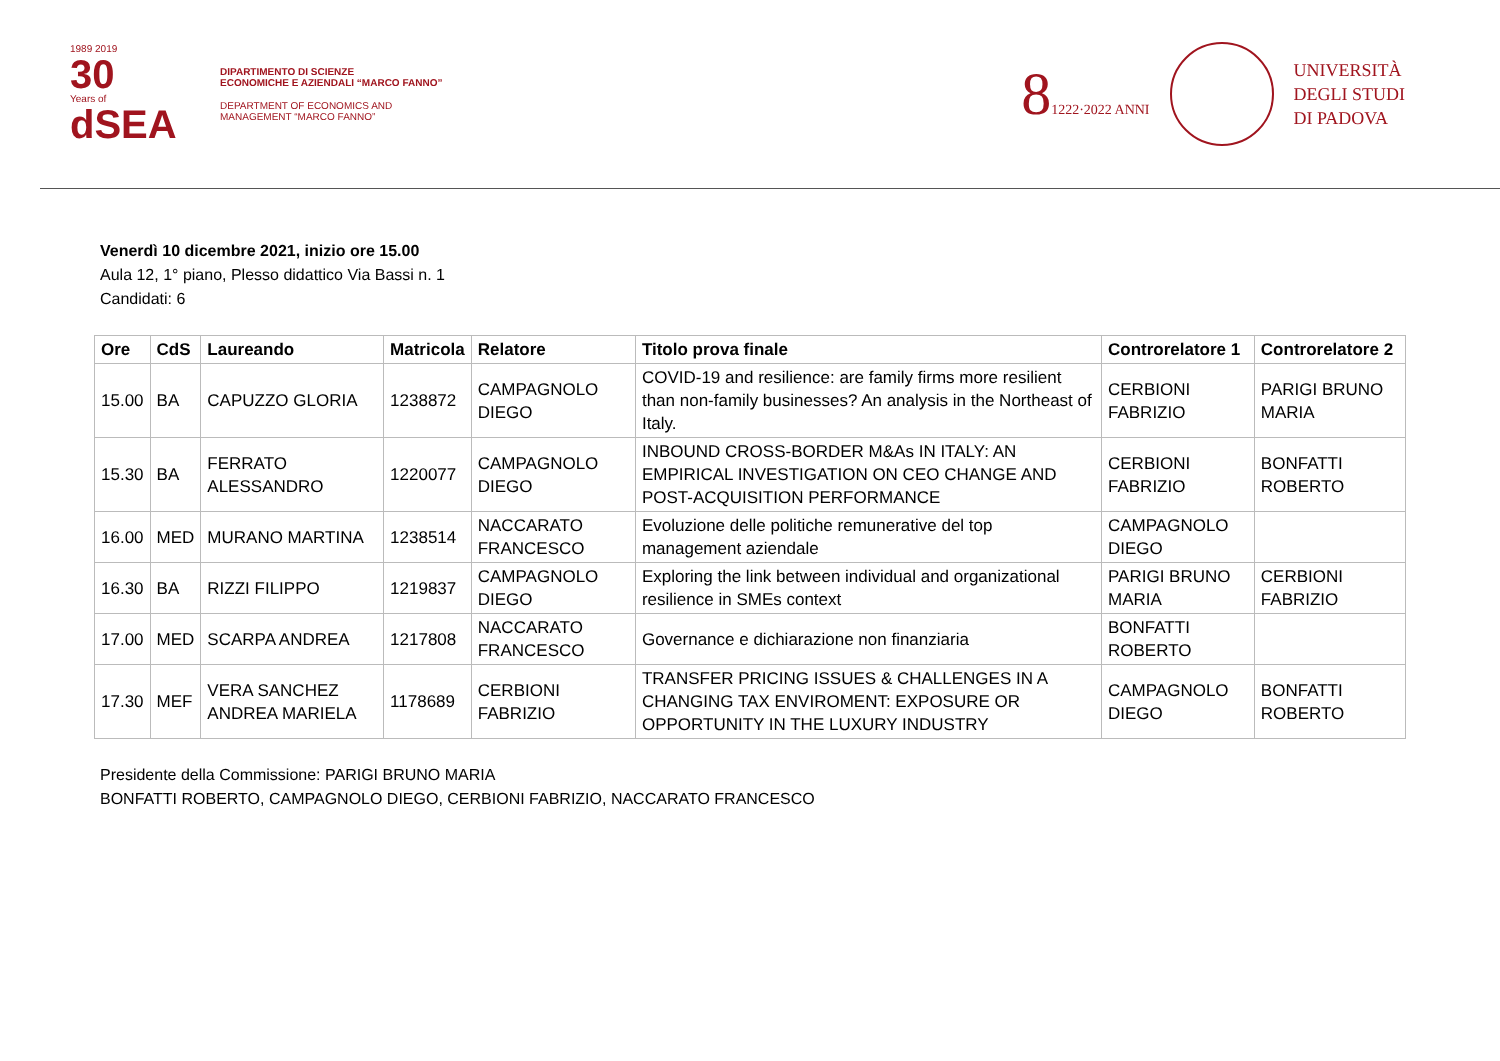1989 2019
30
Years of
dSEA
DIPARTIMENTO DI SCIENZE
ECONOMICHE E AZIENDALI “MARCO FANNO”
DEPARTMENT OF ECONOMICS AND
MANAGEMENT “MARCO FANNO”
81222·2022 ANNI
UNIVERSITÀ
DEGLI STUDI
DI PADOVA
Venerdì 10 dicembre 2021, inizio ore 15.00
Aula 12, 1° piano, Plesso didattico Via Bassi n. 1
Candidati: 6
| Ore | CdS | Laureando | Matricola | Relatore | Titolo prova finale | Controrelatore 1 | Controrelatore 2 |
| --- | --- | --- | --- | --- | --- | --- | --- |
| 15.00 | BA | CAPUZZO GLORIA | 1238872 | CAMPAGNOLO DIEGO | COVID-19 and resilience: are family firms more resilient than non-family businesses? An analysis in the Northeast of Italy. | CERBIONI FABRIZIO | PARIGI BRUNO MARIA |
| 15.30 | BA | FERRATO ALESSANDRO | 1220077 | CAMPAGNOLO DIEGO | INBOUND CROSS-BORDER M&As IN ITALY: AN EMPIRICAL INVESTIGATION ON CEO CHANGE AND POST-ACQUISITION PERFORMANCE | CERBIONI FABRIZIO | BONFATTI ROBERTO |
| 16.00 | MED | MURANO MARTINA | 1238514 | NACCARATO FRANCESCO | Evoluzione delle politiche remunerative del top management aziendale | CAMPAGNOLO DIEGO | |
| 16.30 | BA | RIZZI FILIPPO | 1219837 | CAMPAGNOLO DIEGO | Exploring the link between individual and organizational resilience in SMEs context | PARIGI BRUNO MARIA | CERBIONI FABRIZIO |
| 17.00 | MED | SCARPA ANDREA | 1217808 | NACCARATO FRANCESCO | Governance e dichiarazione non finanziaria | BONFATTI ROBERTO | |
| 17.30 | MEF | VERA SANCHEZ ANDREA MARIELA | 1178689 | CERBIONI FABRIZIO | TRANSFER PRICING ISSUES & CHALLENGES IN A CHANGING TAX ENVIROMENT: EXPOSURE OR OPPORTUNITY IN THE LUXURY INDUSTRY | CAMPAGNOLO DIEGO | BONFATTI ROBERTO |
Presidente della Commissione: PARIGI BRUNO MARIA
BONFATTI ROBERTO, CAMPAGNOLO DIEGO, CERBIONI FABRIZIO, NACCARATO FRANCESCO